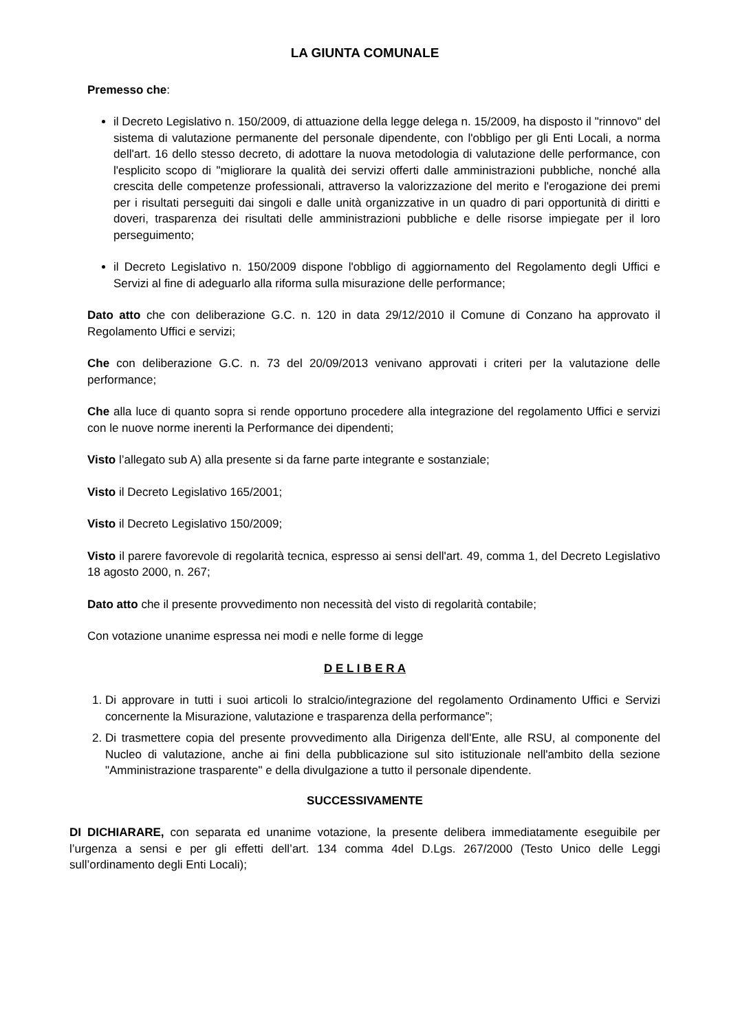LA GIUNTA COMUNALE
Premesso che:
il Decreto Legislativo n. 150/2009, di attuazione della legge delega n. 15/2009, ha disposto il "rinnovo" del sistema di valutazione permanente del personale dipendente, con l'obbligo per gli Enti Locali, a norma dell'art. 16 dello stesso decreto, di adottare la nuova metodologia di valutazione delle performance, con l'esplicito scopo di "migliorare la qualità dei servizi offerti dalle amministrazioni pubbliche, nonché alla crescita delle competenze professionali, attraverso la valorizzazione del merito e l'erogazione dei premi per i risultati perseguiti dai singoli e dalle unità organizzative in un quadro di pari opportunità di diritti e doveri, trasparenza dei risultati delle amministrazioni pubbliche e delle risorse impiegate per il loro perseguimento;
il Decreto Legislativo n. 150/2009 dispone l'obbligo di aggiornamento del Regolamento degli Uffici e Servizi al fine di adeguarlo alla riforma sulla misurazione delle performance;
Dato atto che con deliberazione G.C. n. 120 in data 29/12/2010 il Comune di Conzano ha approvato il Regolamento Uffici e servizi;
Che con deliberazione G.C. n. 73 del 20/09/2013 venivano approvati i criteri per la valutazione delle performance;
Che alla luce di quanto sopra si rende opportuno procedere alla integrazione del regolamento Uffici e servizi con le nuove norme inerenti la Performance dei dipendenti;
Visto l’allegato sub A) alla presente si da farne parte integrante e sostanziale;
Visto il Decreto Legislativo 165/2001;
Visto il Decreto Legislativo 150/2009;
Visto il parere favorevole di regolarità tecnica, espresso ai sensi dell'art. 49, comma 1, del Decreto Legislativo 18 agosto 2000, n. 267;
Dato atto che il presente provvedimento non necessità del visto di regolarità contabile;
Con votazione unanime espressa nei modi e nelle forme di legge
D E L I B E R A
1. Di approvare in tutti i suoi articoli lo stralcio/integrazione del regolamento Ordinamento Uffici e Servizi concernente la Misurazione, valutazione e trasparenza della performance”;
2. Di trasmettere copia del presente provvedimento alla Dirigenza dell'Ente, alle RSU, al componente del Nucleo di valutazione, anche ai fini della pubblicazione sul sito istituzionale nell'ambito della sezione "Amministrazione trasparente" e della divulgazione a tutto il personale dipendente.
SUCCESSIVAMENTE
DI DICHIARARE, con separata ed unanime votazione, la presente delibera immediatamente eseguibile per l’urgenza a sensi e per gli effetti dell’art. 134 comma 4del D.Lgs. 267/2000 (Testo Unico delle Leggi sull’ordinamento degli Enti Locali);